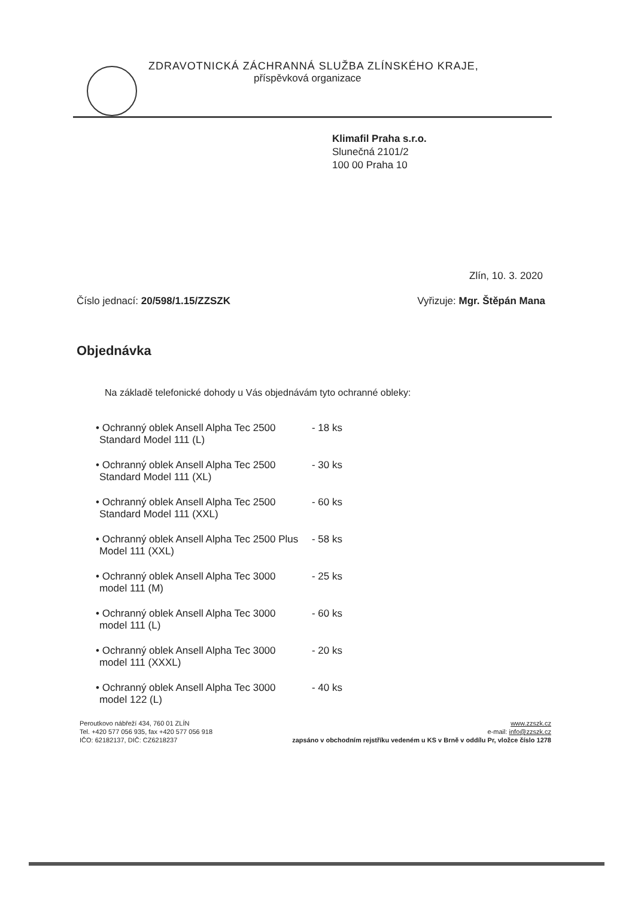ZDRAVOTNICKÁ ZÁCHRANNÁ SLUŽBA ZLÍNSKÉHO KRAJE,
příspěvková organizace
Klimafil Praha s.r.o.
Slunečná 2101/2
100 00 Praha 10
Zlín, 10. 3. 2020
Číslo jednací: 20/598/1.15/ZZSZK Vyřizuje: Mgr. Štěpán Mana
Objednávka
Na základě telefonické dohody u Vás objednávám tyto ochranné obleky:
• Ochranný oblek Ansell Alpha Tec 2500 Standard Model 111 (L) - 18 ks
• Ochranný oblek Ansell Alpha Tec 2500 Standard Model 111 (XL) - 30 ks
• Ochranný oblek Ansell Alpha Tec 2500 Standard Model 111 (XXL) - 60 ks
• Ochranný oblek Ansell Alpha Tec 2500 Plus Model 111 (XXL) - 58 ks
• Ochranný oblek Ansell Alpha Tec 3000 model 111 (M) - 25 ks
• Ochranný oblek Ansell Alpha Tec 3000 model 111 (L) - 60 ks
• Ochranný oblek Ansell Alpha Tec 3000 model 111 (XXXL) - 20 ks
• Ochranný oblek Ansell Alpha Tec 3000 model 122 (L) - 40 ks
Peroutkovo nábřeží 434, 760 01 ZLÍN
Tel. +420 577 056 935, fax +420 577 056 918
IČO: 62182137, DIČ: CZ6218237
www.zzszk.cz
e-mail: info@zzszk.cz
zapsáno v obchodním rejstříku vedeném u KS v Brně v oddílu Pr, vložce číslo 1278